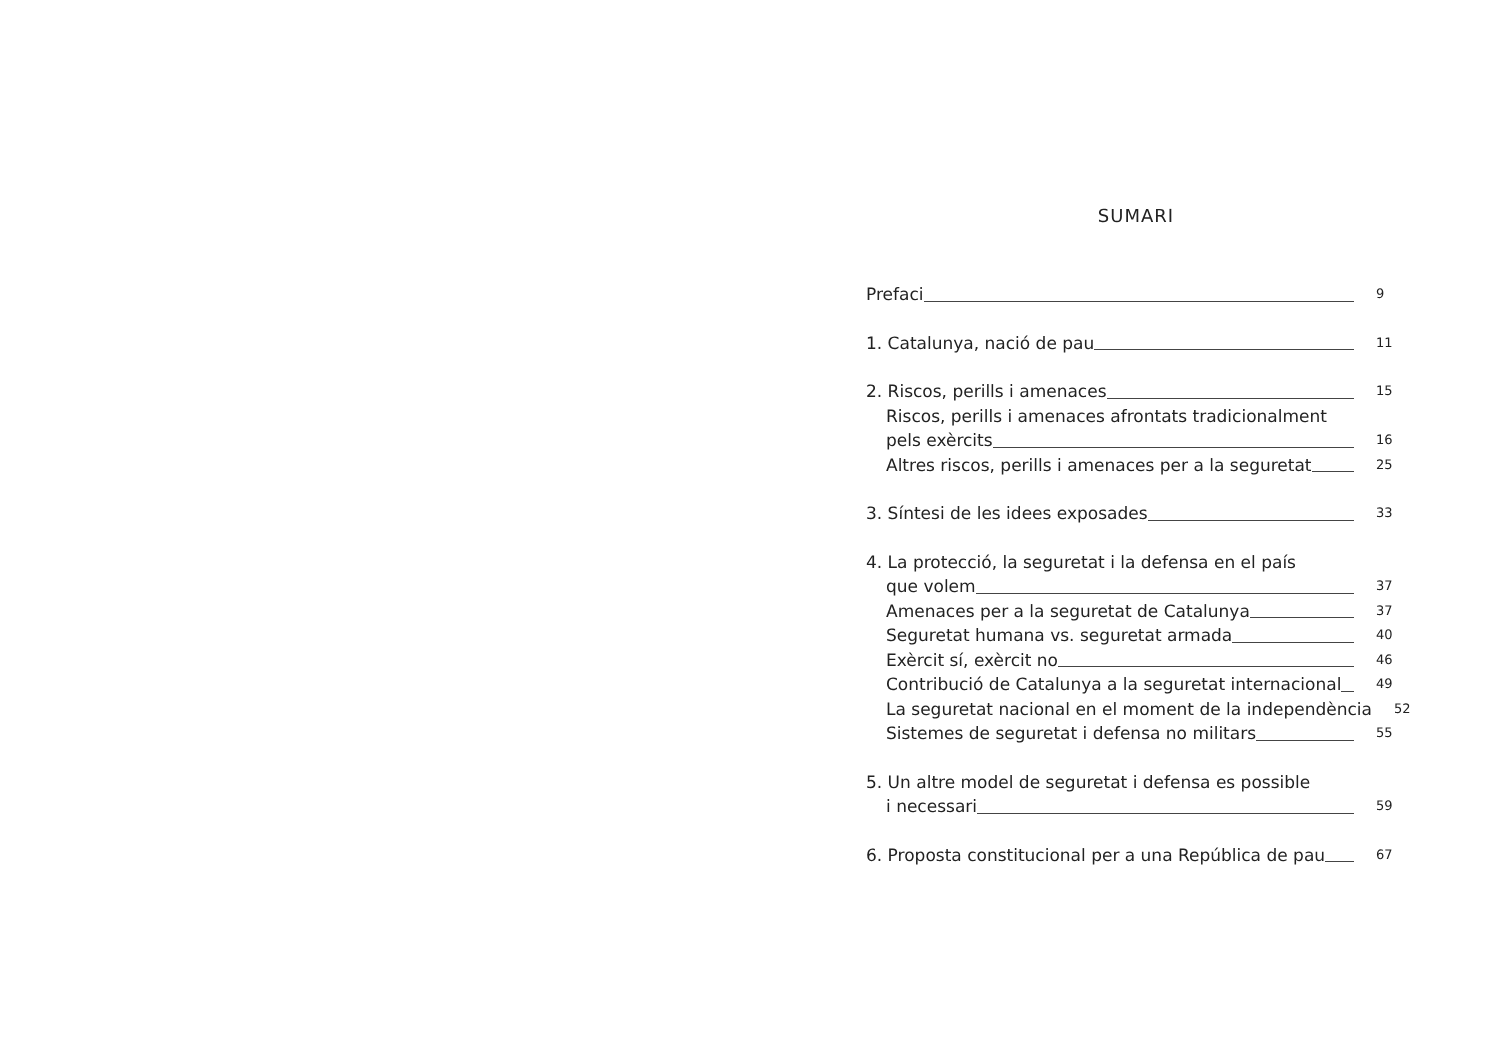SUMARI
Prefaci 9
1. Catalunya, nació de pau 11
2. Riscos, perills i amenaces 15
Riscos, perills i amenaces afrontats tradicionalment
pels exèrcits 16
Altres riscos, perills i amenaces per a la seguretat 25
3. Síntesi de les idees exposades 33
4. La protecció, la seguretat i la defensa en el país
que volem 37
Amenaces per a la seguretat de Catalunya 37
Seguretat humana vs. seguretat armada 40
Exèrcit sí, exèrcit no 46
Contribució de Catalunya a la seguretat internacional 49
La seguretat nacional en el moment de la independència 52
Sistemes de seguretat i defensa no militars 55
5. Un altre model de seguretat i defensa es possible
i necessari 59
6. Proposta constitucional per a una República de pau 67